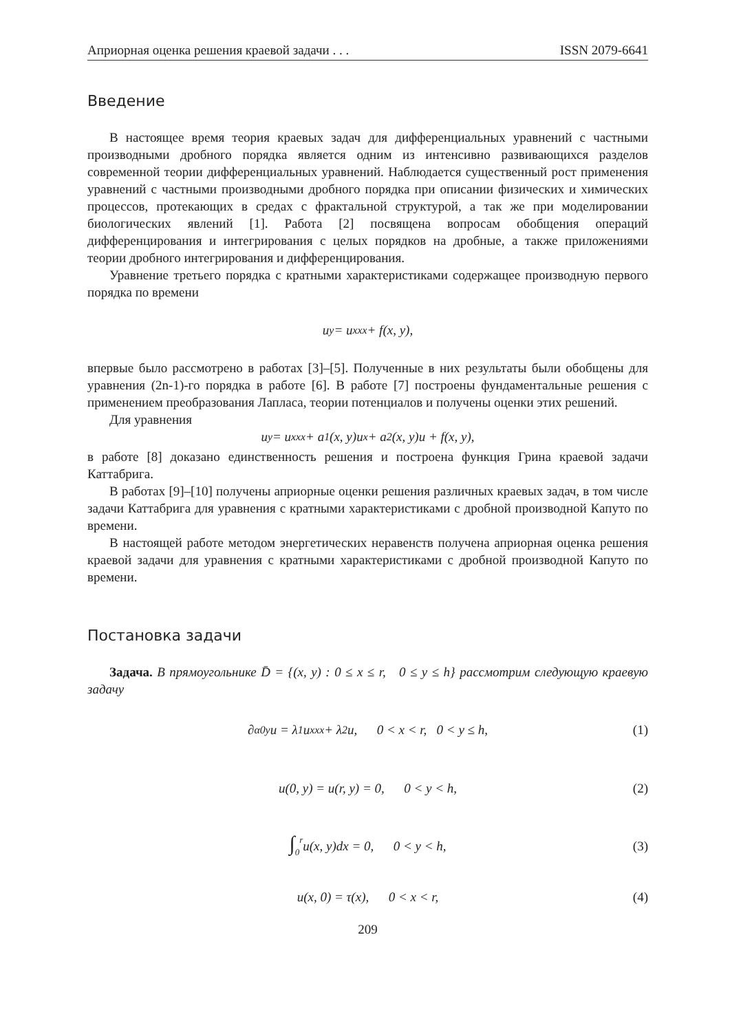Априорная оценка решения краевой задачи . . . ISSN 2079-6641
Введение
В настоящее время теория краевых задач для дифференциальных уравнений с частными производными дробного порядка является одним из интенсивно развивающихся разделов современной теории дифференциальных уравнений. Наблюдается существенный рост применения уравнений с частными производными дробного порядка при описании физических и химических процессов, протекающих в средах с фрактальной структурой, а так же при моделировании биологических явлений [1]. Работа [2] посвящена вопросам обобщения операций дифференцирования и интегрирования с целых порядков на дробные, а также приложениями теории дробного интегрирования и дифференцирования.
Уравнение третьего порядка с кратными характеристиками содержащее производную первого порядка по времени
u<sub>y</sub> = u<sub>xxx</sub> + f(x, y),
впервые было рассмотрено в работах [3]–[5]. Полученные в них результаты были обобщены для уравнения (2n-1)-го порядка в работе [6]. В работе [7] построены фундаментальные решения с применением преобразования Лапласа, теории потенциалов и получены оценки этих решений.
Для уравнения
u<sub>y</sub> = u<sub>xxx</sub> + a<sub>1</sub>(x, y)u<sub>x</sub> + a<sub>2</sub>(x, y)u + f(x, y),
в работе [8] доказано единственность решения и построена функция Грина краевой задачи Каттабрига.
В работах [9]–[10] получены априорные оценки решения различных краевых задач, в том числе задачи Каттабрига для уравнения с кратными характеристиками с дробной производной Капуто по времени.
В настоящей работе методом энергетических неравенств получена априорная оценка решения краевой задачи для уравнения с кратными характеристиками с дробной производной Капуто по времени.
Постановка задачи
Задача. В прямоугольнике D̄ = {(x, y) : 0 ≤ x ≤ r, 0 ≤ y ≤ h} рассмотрим следующую краевую задачу
∂<sup>α</sup><sub>0y</sub>u = λ<sub>1</sub>u<sub>xxx</sub> + λ<sub>2</sub>u, 0 < x < r, 0 < y ≤ h, (1)
u(0, y) = u(r, y) = 0, 0 < y < h, (2)
∫<sub>0</sub><sup>r</sup> u(x, y)dx = 0, 0 < y < h, (3)
u(x, 0) = τ(x), 0 < x < r, (4)
209